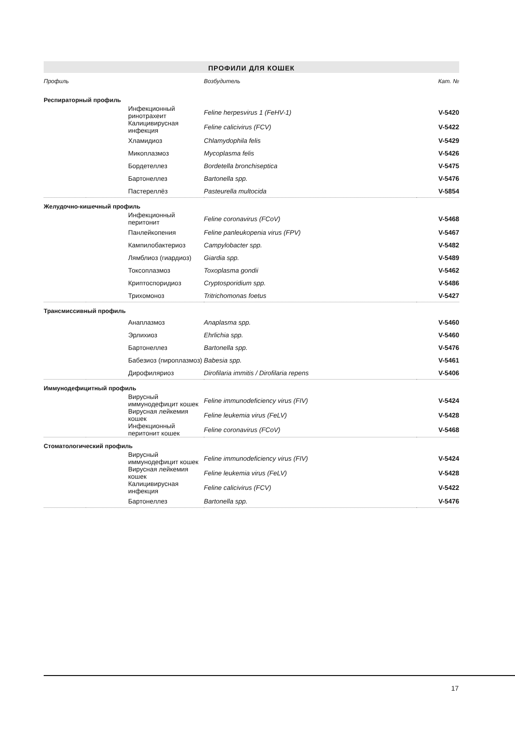ПРОФИЛИ ДЛЯ КОШЕК
| Профиль | | Возбудитель | Кат. № |
| --- | --- | --- | --- |
| Респираторный профиль | | | |
| | Инфекционный ринотрахеит | Feline herpesvirus 1 (FeHV-1) | V-5420 |
| | Калицивирусная инфекция | Feline calicivirus (FCV) | V-5422 |
| | Хламидиоз | Chlamydophila felis | V-5429 |
| | Микоплазмоз | Mycoplasma felis | V-5426 |
| | Бордетеллез | Bordetella bronchiseptica | V-5475 |
| | Бартонеллез | Bartonella spp. | V-5476 |
| | Пастереллёз | Pasteurella multocida | V-5854 |
| Желудочно-кишечный профиль | | | |
| | Инфекционный перитонит | Feline coronavirus (FCoV) | V-5468 |
| | Панлейкопения | Feline panleukopenia virus (FPV) | V-5467 |
| | Кампилобактериоз | Campylobacter spp. | V-5482 |
| | Лямблиоз (гиардиоз) | Giardia spp. | V-5489 |
| | Токсоплазмоз | Toxoplasma gondii | V-5462 |
| | Криптоспоридиоз | Cryptosporidium spp. | V-5486 |
| | Трихомоноз | Tritrichomonas foetus | V-5427 |
| Трансмиссивный профиль | | | |
| | Анаплазмоз | Anaplasma spp. | V-5460 |
| | Эрлихиоз | Ehrlichia spp. | V-5460 |
| | Бартонеллез | Bartonella spp. | V-5476 |
| | Бабезиоз (пироплазмоз) | Babesia spp. | V-5461 |
| | Дирофиляриоз | Dirofilaria immitis / Dirofilaria repens | V-5406 |
| Иммунодефицитный профиль | | | |
| | Вирусный иммунодефицит кошек | Feline immunodeficiency virus (FIV) | V-5424 |
| | Вирусная лейкемия кошек | Feline leukemia virus (FeLV) | V-5428 |
| | Инфекционный перитонит кошек | Feline coronavirus (FCoV) | V-5468 |
| Стоматологический профиль | | | |
| | Вирусный иммунодефицит кошек | Feline immunodeficiency virus (FIV) | V-5424 |
| | Вирусная лейкемия кошек | Feline leukemia virus (FeLV) | V-5428 |
| | Калицивирусная инфекция | Feline calicivirus (FCV) | V-5422 |
| | Бартонеллез | Bartonella spp. | V-5476 |
17